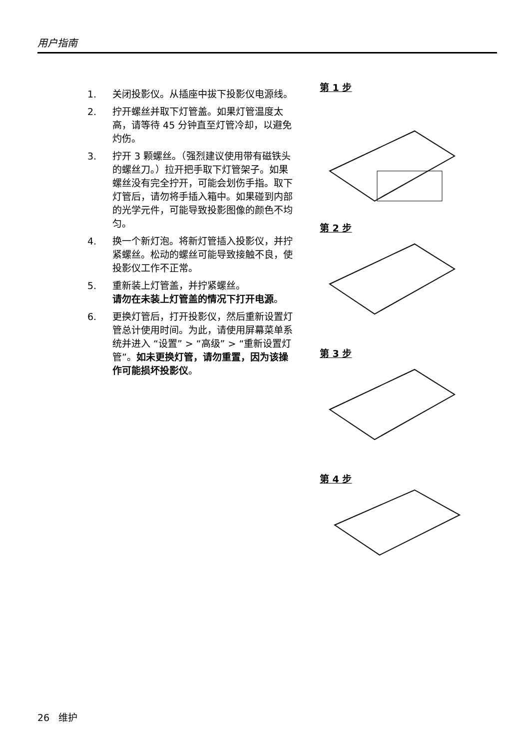用户指南
1. 关闭投影仪。从插座中拔下投影仪电源线。
2. 拧开螺丝并取下灯管盖。如果灯管温度太高，请等待 45 分钟直至灯管冷却，以避免灼伤。
3. 拧开 3 颗螺丝。（强烈建议使用带有磁铁头的螺丝刀。）拉开把手取下灯管架子。如果螺丝没有完全拧开，可能会划伤手指。取下灯管后，请勿将手插入箱中。如果碰到内部的光学元件，可能导致投影图像的颜色不均匀。
4. 换一个新灯泡。将新灯管插入投影仪，并拧紧螺丝。松动的螺丝可能导致接触不良，使投影仪工作不正常。
5. 重新装上灯管盖，并拧紧螺丝。
请勿在未装上灯管盖的情况下打开电源。
6. 更换灯管后，打开投影仪，然后重新设置灯管总计使用时间。为此，请使用屏幕菜单系统并进入 “设置” > “高级” > “重新设置灯管”。如未更换灯管，请勿重置，因为该操作可能损坏投影仪。
第 1 步
第 2 步
第 3 步
第 4 步
26 维护